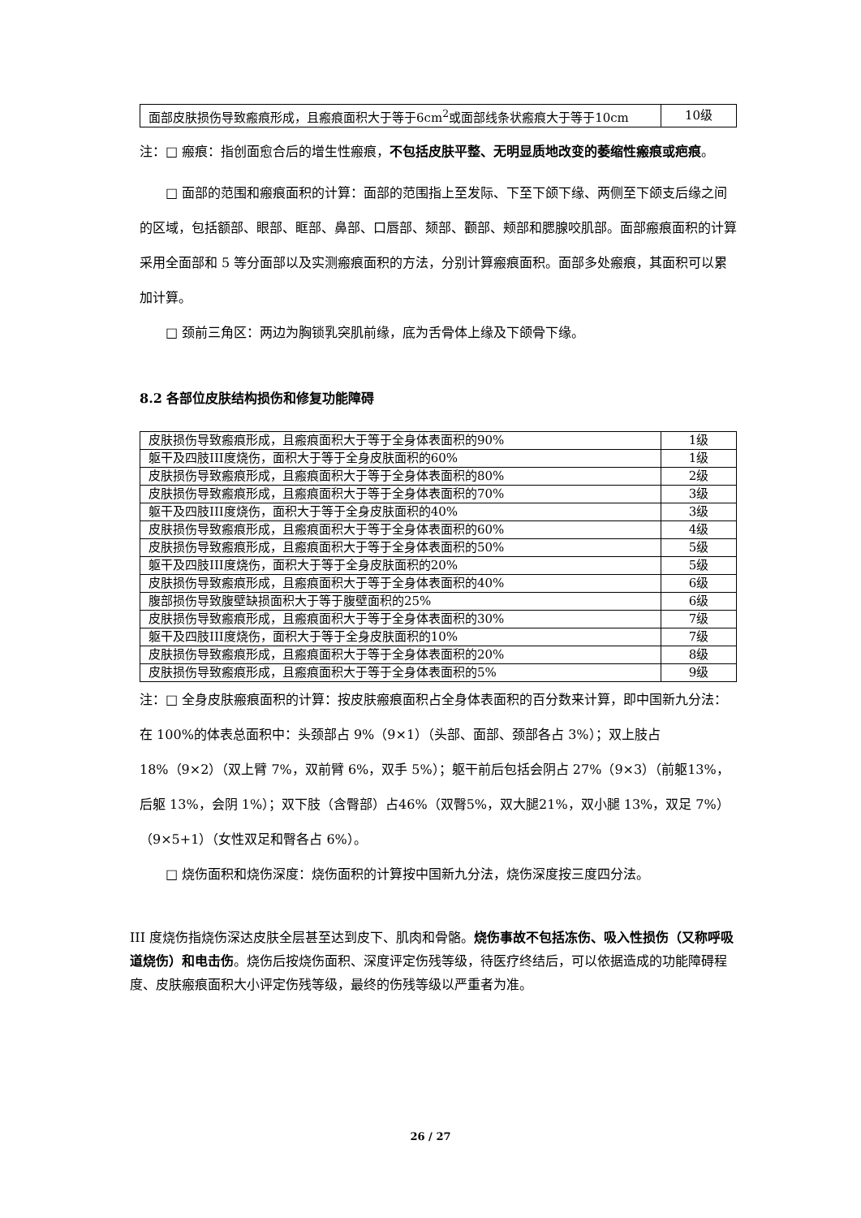| 面部皮肤损伤导致瘢痕形成，且瘢痕面积大于等于6cm<sup>2</sup>或面部线条状瘢痕大于等于10cm | 10级 |
注：□ 瘢痕：指创面愈合后的增生性瘢痕，不包括皮肤平整、无明显质地改变的萎缩性瘢痕或疤痕。
□ 面部的范围和瘢痕面积的计算：面部的范围指上至发际、下至下颌下缘、两侧至下颌支后缘之间的区域，包括额部、眼部、眶部、鼻部、口唇部、颏部、颧部、颊部和腮腺咬肌部。面部瘢痕面积的计算采用全面部和 5 等分面部以及实测瘢痕面积的方法，分别计算瘢痕面积。面部多处瘢痕，其面积可以累加计算。
□ 颈前三角区：两边为胸锁乳突肌前缘，底为舌骨体上缘及下颌骨下缘。
8.2 各部位皮肤结构损伤和修复功能障碍
| 皮肤损伤导致瘢痕形成，且瘢痕面积大于等于全身体表面积的90% | 1级 |
| 躯干及四肢III度烧伤，面积大于等于全身皮肤面积的60% | 1级 |
| 皮肤损伤导致瘢痕形成，且瘢痕面积大于等于全身体表面积的80% | 2级 |
| 皮肤损伤导致瘢痕形成，且瘢痕面积大于等于全身体表面积的70% | 3级 |
| 躯干及四肢III度烧伤，面积大于等于全身皮肤面积的40% | 3级 |
| 皮肤损伤导致瘢痕形成，且瘢痕面积大于等于全身体表面积的60% | 4级 |
| 皮肤损伤导致瘢痕形成，且瘢痕面积大于等于全身体表面积的50% | 5级 |
| 躯干及四肢III度烧伤，面积大于等于全身皮肤面积的20% | 5级 |
| 皮肤损伤导致瘢痕形成，且瘢痕面积大于等于全身体表面积的40% | 6级 |
| 腹部损伤导致腹壁缺损面积大于等于腹壁面积的25% | 6级 |
| 皮肤损伤导致瘢痕形成，且瘢痕面积大于等于全身体表面积的30% | 7级 |
| 躯干及四肢III度烧伤，面积大于等于全身皮肤面积的10% | 7级 |
| 皮肤损伤导致瘢痕形成，且瘢痕面积大于等于全身体表面积的20% | 8级 |
| 皮肤损伤导致瘢痕形成，且瘢痕面积大于等于全身体表面积的5% | 9级 |
注：□ 全身皮肤瘢痕面积的计算：按皮肤瘢痕面积占全身体表面积的百分数来计算，即中国新九分法：在 100%的体表总面积中：头颈部占 9%（9×1）（头部、面部、颈部各占 3%）；双上肢占 18%（9×2）（双上臂 7%，双前臂 6%，双手 5%）；躯干前后包括会阴占 27%（9×3）（前躯13%，后躯 13%，会阴 1%）；双下肢（含臀部）占46%（双臀5%，双大腿21%，双小腿 13%，双足 7%）（9×5+1）（女性双足和臀各占 6%）。
□ 烧伤面积和烧伤深度：烧伤面积的计算按中国新九分法，烧伤深度按三度四分法。
III 度烧伤指烧伤深达皮肤全层甚至达到皮下、肌肉和骨骼。烧伤事故不包括冻伤、吸入性损伤（又称呼吸道烧伤）和电击伤。烧伤后按烧伤面积、深度评定伤残等级，待医疗终结后，可以依据造成的功能障碍程度、皮肤瘢痕面积大小评定伤残等级，最终的伤残等级以严重者为准。
26 / 27